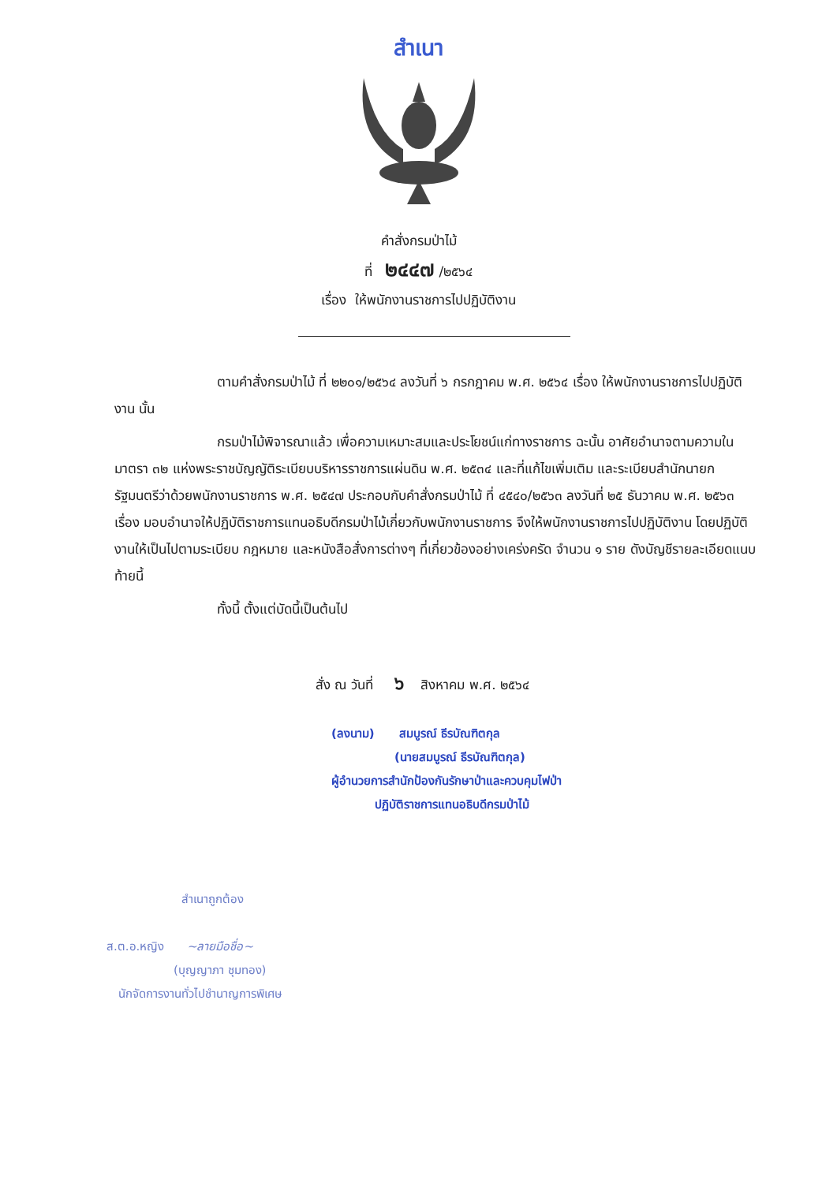สำเนา
คำสั่งกรมป่าไม้
ที่ ๒๔๔๗ /๒๕๖๔
เรื่อง ให้พนักงานราชการไปปฏิบัติงาน
ตามคำสั่งกรมป่าไม้ ที่ ๒๒๐๑/๒๕๖๔ ลงวันที่ ๖ กรกฎาคม พ.ศ. ๒๕๖๔ เรื่อง ให้พนักงานราชการไปปฏิบัติงาน นั้น
กรมป่าไม้พิจารณาแล้ว เพื่อความเหมาะสมและประโยชน์แก่ทางราชการ ฉะนั้น อาศัยอำนาจตามความในมาตรา ๓๒ แห่งพระราชบัญญัติระเบียบบริหารราชการแผ่นดิน พ.ศ. ๒๕๓๔ และที่แก้ไขเพิ่มเติม และระเบียบสำนักนายกรัฐมนตรีว่าด้วยพนักงานราชการ พ.ศ. ๒๕๔๗ ประกอบกับคำสั่งกรมป่าไม้ ที่ ๔๕๔๐/๒๕๖๓ ลงวันที่ ๒๕ ธันวาคม พ.ศ. ๒๕๖๓ เรื่อง มอบอำนาจให้ปฏิบัติราชการแทนอธิบดีกรมป่าไม้เกี่ยวกับพนักงานราชการ จึงให้พนักงานราชการไปปฏิบัติงาน โดยปฏิบัติงานให้เป็นไปตามระเบียบ กฎหมาย และหนังสือสั่งการต่างๆ ที่เกี่ยวข้องอย่างเคร่งครัด จำนวน ๑ ราย ดังบัญชีรายละเอียดแนบท้ายนี้
ทั้งนี้ ตั้งแต่บัดนี้เป็นต้นไป
สั่ง ณ วันที่ ๖ สิงหาคม พ.ศ. ๒๕๖๔
(ลงนาม) สมบูรณ์ ธีรบัณฑิตกุล
(นายสมบูรณ์ ธีรบัณฑิตกุล)
ผู้อำนวยการสำนักป้องกันรักษาป่าและควบคุมไฟป่า
ปฏิบัติราชการแทนอธิบดีกรมป่าไม้
สำเนาถูกต้อง
ส.ต.อ.หญิง ~ลายมือชื่อ~
(บุญญาภา ชุมทอง)
นักจัดการงานทั่วไปชำนาญการพิเศษ